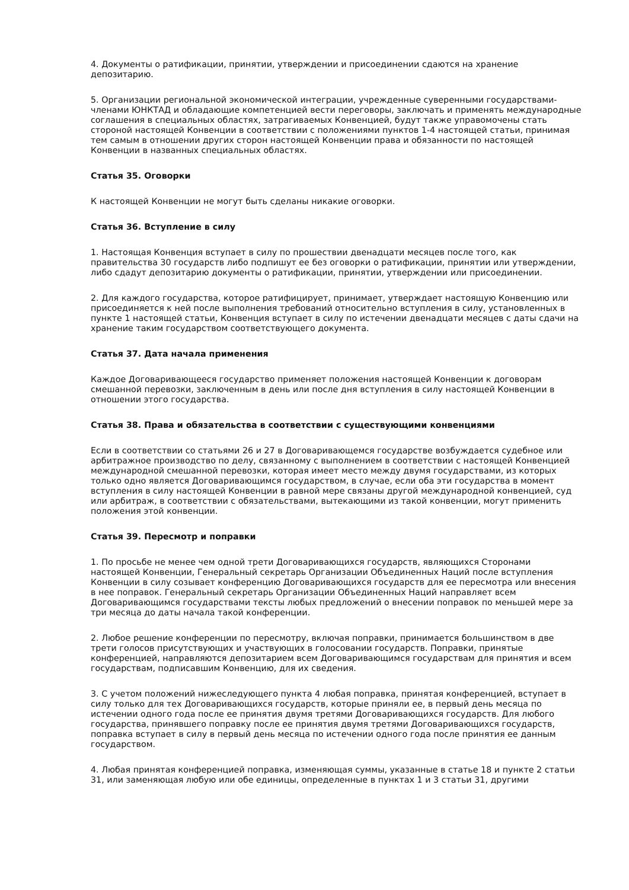4. Документы о ратификации, принятии, утверждении и присоединении сдаются на хранение депозитарию.
5. Организации региональной экономической интеграции, учрежденные суверенными государствами-членами ЮНКТАД и обладающие компетенцией вести переговоры, заключать и применять международные соглашения в специальных областях, затрагиваемых Конвенцией, будут также управомочены стать стороной настоящей Конвенции в соответствии с положениями пунктов 1-4 настоящей статьи, принимая тем самым в отношении других сторон настоящей Конвенции права и обязанности по настоящей Конвенции в названных специальных областях.
Статья 35. Оговорки
К настоящей Конвенции не могут быть сделаны никакие оговорки.
Статья 36. Вступление в силу
1. Настоящая Конвенция вступает в силу по прошествии двенадцати месяцев после того, как правительства 30 государств либо подпишут ее без оговорки о ратификации, принятии или утверждении, либо сдадут депозитарию документы о ратификации, принятии, утверждении или присоединении.
2. Для каждого государства, которое ратифицирует, принимает, утверждает настоящую Конвенцию или присоединяется к ней после выполнения требований относительно вступления в силу, установленных в пункте 1 настоящей статьи, Конвенция вступает в силу по истечении двенадцати месяцев с даты сдачи на хранение таким государством соответствующего документа.
Статья 37. Дата начала применения
Каждое Договаривающееся государство применяет положения настоящей Конвенции к договорам смешанной перевозки, заключенным в день или после дня вступления в силу настоящей Конвенции в отношении этого государства.
Статья 38. Права и обязательства в соответствии с существующими конвенциями
Если в соответствии со статьями 26 и 27 в Договаривающемся государстве возбуждается судебное или арбитражное производство по делу, связанному с выполнением в соответствии с настоящей Конвенцией международной смешанной перевозки, которая имеет место между двумя государствами, из которых только одно является Договаривающимся государством, в случае, если оба эти государства в момент вступления в силу настоящей Конвенции в равной мере связаны другой международной конвенцией, суд или арбитраж, в соответствии с обязательствами, вытекающими из такой конвенции, могут применить положения этой конвенции.
Статья 39. Пересмотр и поправки
1. По просьбе не менее чем одной трети Договаривающихся государств, являющихся Сторонами настоящей Конвенции, Генеральный секретарь Организации Объединенных Наций после вступления Конвенции в силу созывает конференцию Договаривающихся государств для ее пересмотра или внесения в нее поправок. Генеральный секретарь Организации Объединенных Наций направляет всем Договаривающимся государствами тексты любых предложений о внесении поправок по меньшей мере за три месяца до даты начала такой конференции.
2. Любое решение конференции по пересмотру, включая поправки, принимается большинством в две трети голосов присутствующих и участвующих в голосовании государств. Поправки, принятые конференцией, направляются депозитарием всем Договаривающимся государствам для принятия и всем государствам, подписавшим Конвенцию, для их сведения.
3. С учетом положений нижеследующего пункта 4 любая поправка, принятая конференцией, вступает в силу только для тех Договаривающихся государств, которые приняли ее, в первый день месяца по истечении одного года после ее принятия двумя третями Договаривающихся государств. Для любого государства, принявшего поправку после ее принятия двумя третями Договаривающихся государств, поправка вступает в силу в первый день месяца по истечении одного года после принятия ее данным государством.
4. Любая принятая конференцией поправка, изменяющая суммы, указанные в статье 18 и пункте 2 статьи 31, или заменяющая любую или обе единицы, определенные в пунктах 1 и 3 статьи 31, другими